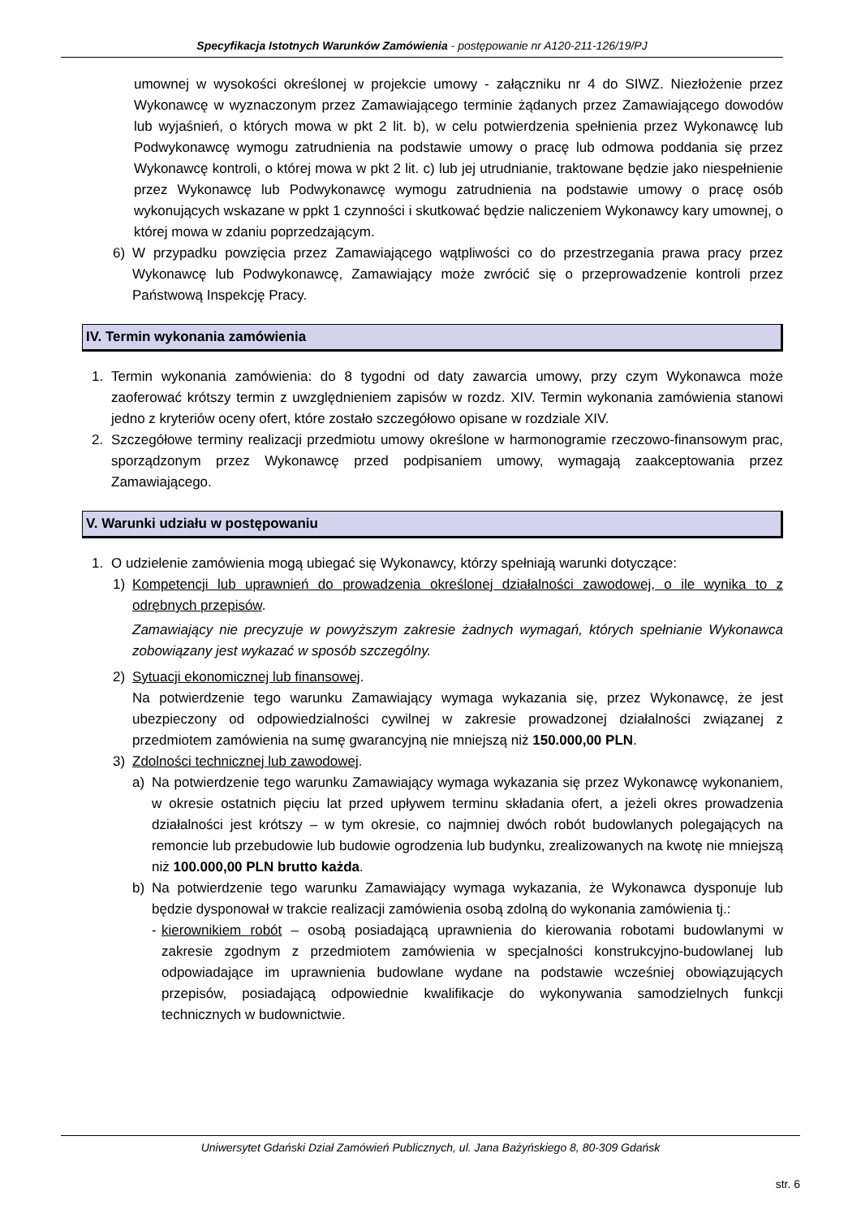Specyfikacja Istotnych Warunków Zamówienia - postępowanie nr A120-211-126/19/PJ
umownej w wysokości określonej w projekcie umowy - załączniku nr 4 do SIWZ. Niezłożenie przez Wykonawcę w wyznaczonym przez Zamawiającego terminie żądanych przez Zamawiającego dowodów lub wyjaśnień, o których mowa w pkt 2 lit. b), w celu potwierdzenia spełnienia przez Wykonawcę lub Podwykonawcę wymogu zatrudnienia na podstawie umowy o pracę lub odmowa poddania się przez Wykonawcę kontroli, o której mowa w pkt 2 lit. c) lub jej utrudnianie, traktowane będzie jako niespełnienie przez Wykonawcę lub Podwykonawcę wymogu zatrudnienia na podstawie umowy o pracę osób wykonujących wskazane w ppkt 1 czynności i skutkować będzie naliczeniem Wykonawcy kary umownej, o której mowa w zdaniu poprzedzającym.
6) W przypadku powzięcia przez Zamawiającego wątpliwości co do przestrzegania prawa pracy przez Wykonawcę lub Podwykonawcę, Zamawiający może zwrócić się o przeprowadzenie kontroli przez Państwową Inspekcję Pracy.
IV. Termin wykonania zamówienia
1. Termin wykonania zamówienia: do 8 tygodni od daty zawarcia umowy, przy czym Wykonawca może zaoferować krótszy termin z uwzględnieniem zapisów w rozdz. XIV. Termin wykonania zamówienia stanowi jedno z kryteriów oceny ofert, które zostało szczegółowo opisane w rozdziale XIV.
2. Szczegółowe terminy realizacji przedmiotu umowy określone w harmonogramie rzeczowo-finansowym prac, sporządzonym przez Wykonawcę przed podpisaniem umowy, wymagają zaakceptowania przez Zamawiającego.
V. Warunki udziału w postępowaniu
1. O udzielenie zamówienia mogą ubiegać się Wykonawcy, którzy spełniają warunki dotyczące:
1) Kompetencji lub uprawnień do prowadzenia określonej działalności zawodowej, o ile wynika to z odrębnych przepisów.
Zamawiający nie precyzuje w powyższym zakresie żadnych wymagań, których spełnianie Wykonawca zobowiązany jest wykazać w sposób szczególny.
2) Sytuacji ekonomicznej lub finansowej.
Na potwierdzenie tego warunku Zamawiający wymaga wykazania się, przez Wykonawcę, że jest ubezpieczony od odpowiedzialności cywilnej w zakresie prowadzonej działalności związanej z przedmiotem zamówienia na sumę gwarancyjną nie mniejszą niż 150.000,00 PLN.
3) Zdolności technicznej lub zawodowej.
a) Na potwierdzenie tego warunku Zamawiający wymaga wykazania się przez Wykonawcę wykonaniem, w okresie ostatnich pięciu lat przed upływem terminu składania ofert, a jeżeli okres prowadzenia działalności jest krótszy – w tym okresie, co najmniej dwóch robót budowlanych polegających na remoncie lub przebudowie lub budowie ogrodzenia lub budynku, zrealizowanych na kwotę nie mniejszą niż 100.000,00 PLN brutto każda.
b) Na potwierdzenie tego warunku Zamawiający wymaga wykazania, że Wykonawca dysponuje lub będzie dysponował w trakcie realizacji zamówienia osobą zdolną do wykonania zamówienia tj.:
- kierownikiem robót – osobą posiadającą uprawnienia do kierowania robotami budowlanymi w zakresie zgodnym z przedmiotem zamówienia w specjalności konstrukcyjno-budowlanej lub odpowiadające im uprawnienia budowlane wydane na podstawie wcześniej obowiązujących przepisów, posiadającą odpowiednie kwalifikacje do wykonywania samodzielnych funkcji technicznych w budownictwie.
Uniwersytet Gdański Dział Zamówień Publicznych, ul. Jana Bażyńskiego 8, 80-309 Gdańsk
str. 6